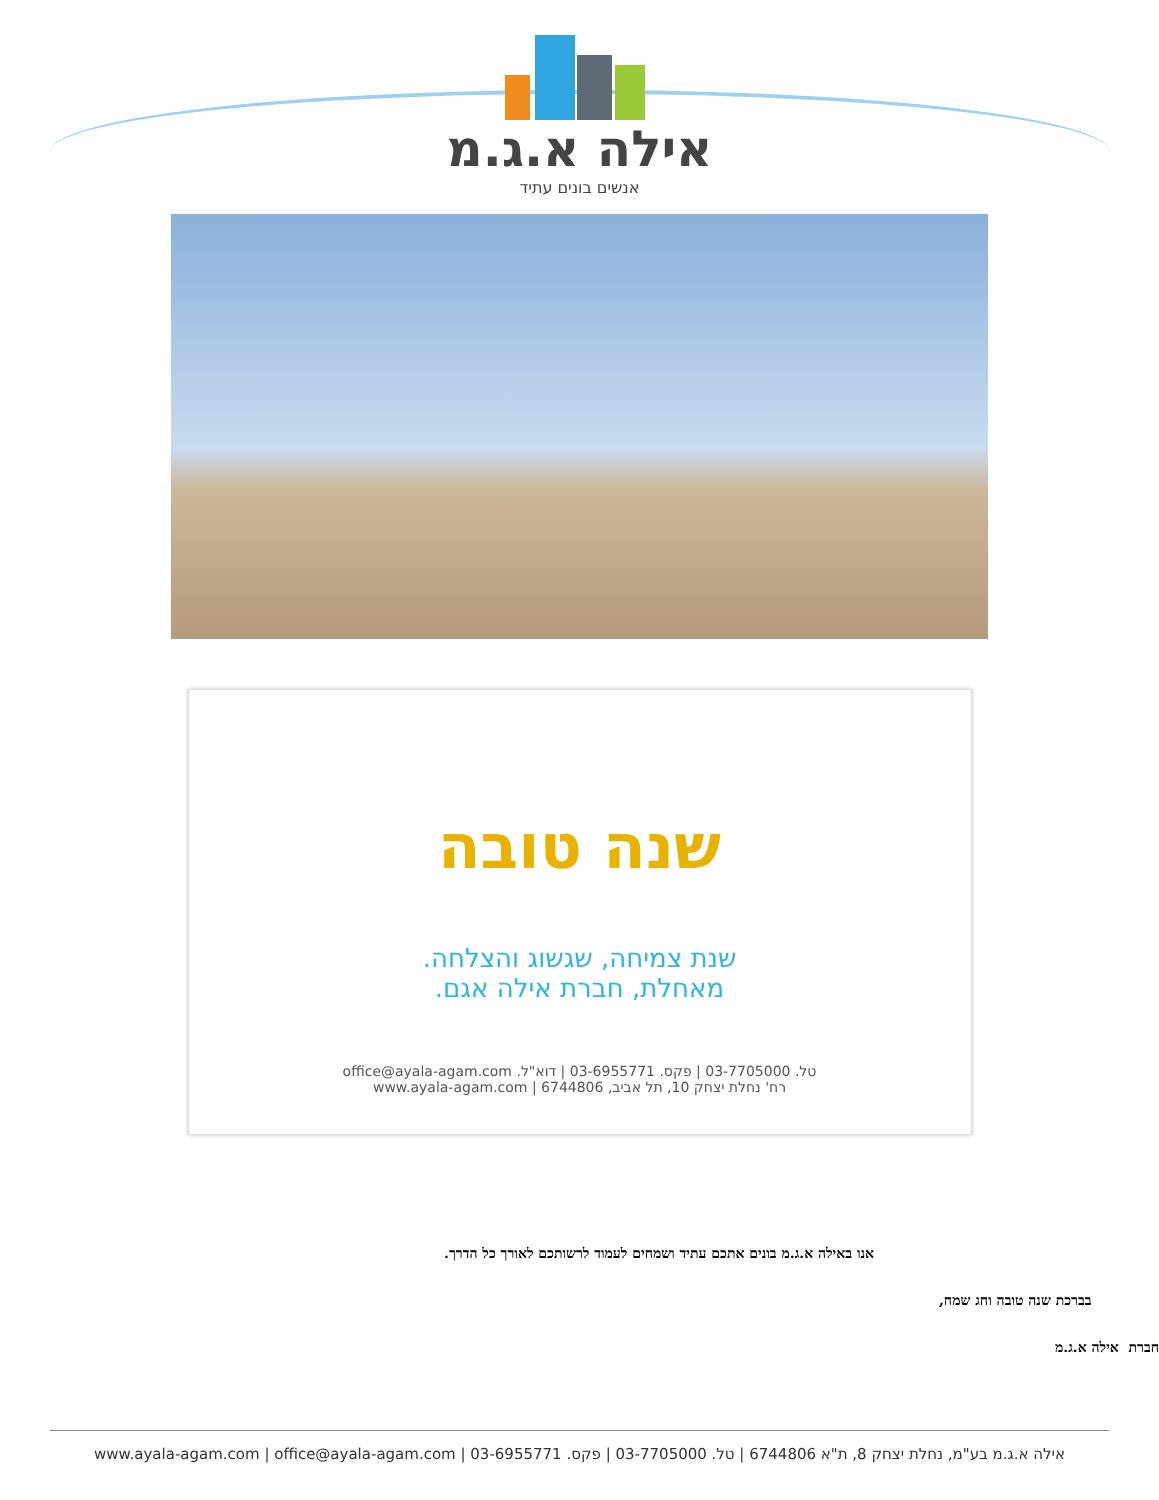אילה א.ג.מ
אנשים בונים עתיד
שנה טובה
שנת צמיחה, שגשוג והצלחה.
מאחלת, חברת אילה אגם.
טל. 03-7705000 | פקס. 03-6955771 | דוא"ל. office@ayala-agam.com
רח' נחלת יצחק 10, תל אביב, 6744806 | www.ayala-agam.com
אנו באילה א.ג.מ בונים אתכם עתיד ושמחים לעמוד לרשותכם לאורך כל הדרך.
בברכת שנה טובה וחג שמח,
חברת אילה א.ג.מ
אילה א.ג.מ בע"מ, נחלת יצחק 8, ת"א 6744806 | טל. 03-7705000 | פקס. 03-6955771 | www.ayala-agam.com | office@ayala-agam.com